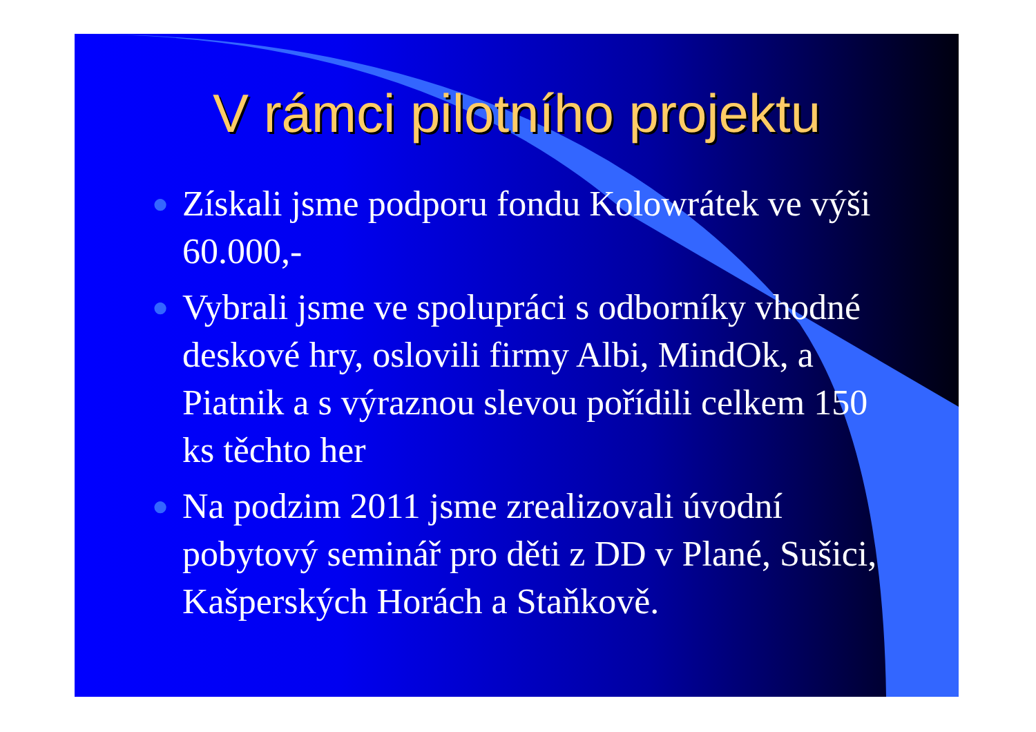V rámci pilotního projektu
● Získali jsme podporu fondu Kolowrátek ve výši 60.000,-
● Vybrali jsme ve spolupráci s odborníky vhodné deskové hry, oslovili firmy Albi, MindOk, a Piatnik a s výraznou slevou pořídili celkem 150 ks těchto her
● Na podzim 2011 jsme zrealizovali úvodní pobytový seminář pro děti z DD v Plané, Sušici, Kašperských Horách a Staňkově.